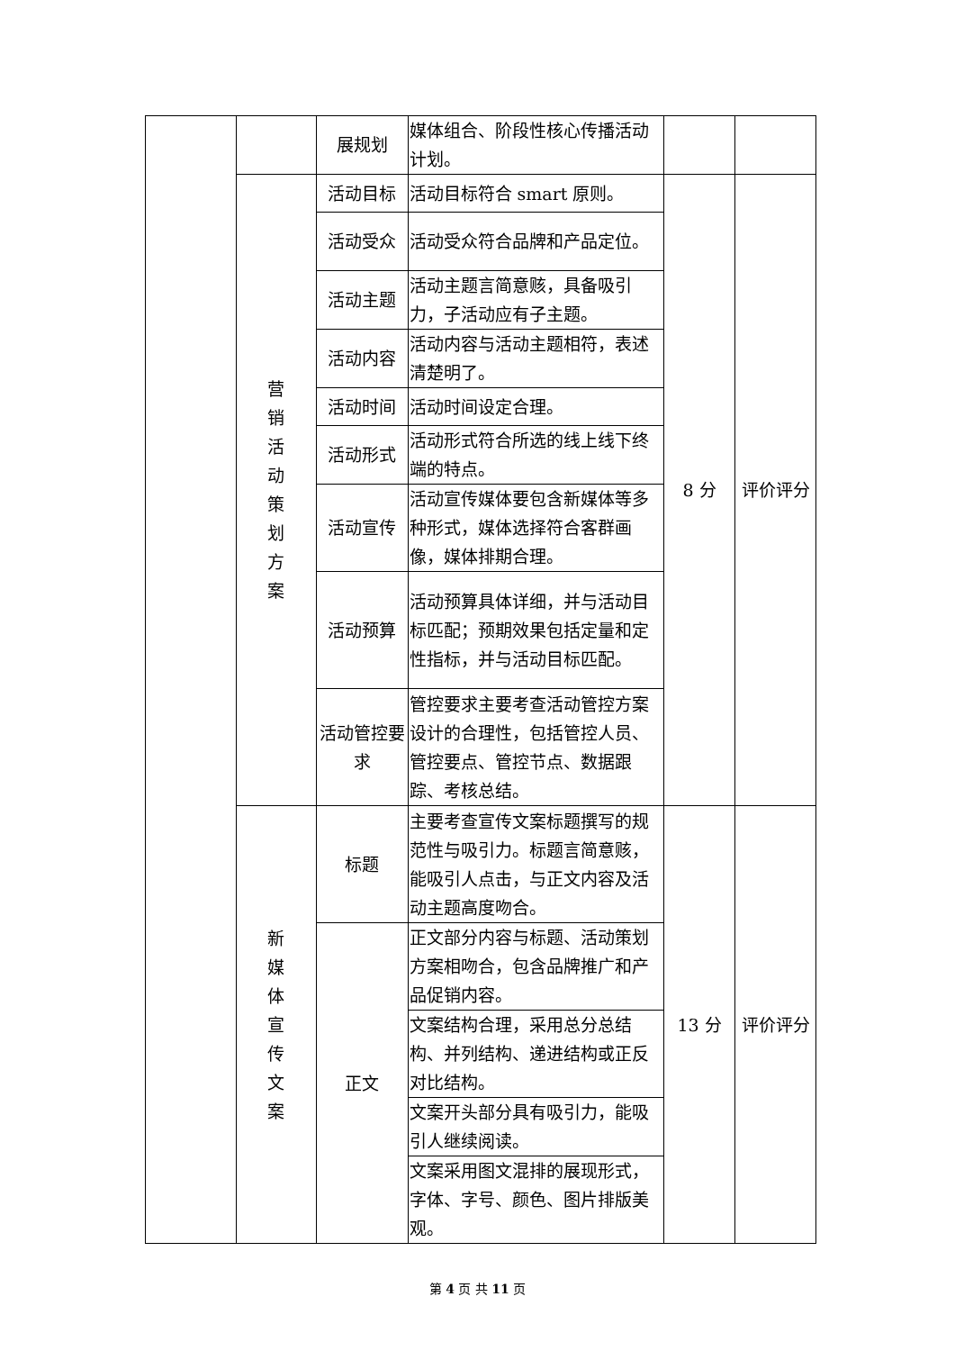| | | 展规划 | 媒体组合、阶段性核心传播活动计划。 | | |
| | 营销活动策划方案 | 活动目标 | 活动目标符合 smart 原则。 | 8 分 | 评价评分 |
| | | 活动受众 | 活动受众符合品牌和产品定位。 | | |
| | | 活动主题 | 活动主题言简意赅，具备吸引力，子活动应有子主题。 | | |
| | | 活动内容 | 活动内容与活动主题相符，表述清楚明了。 | | |
| | | 活动时间 | 活动时间设定合理。 | | |
| | | 活动形式 | 活动形式符合所选的线上线下终端的特点。 | | |
| | | 活动宣传 | 活动宣传媒体要包含新媒体等多种形式，媒体选择符合客群画像，媒体排期合理。 | | |
| | | 活动预算 | 活动预算具体详细，并与活动目标匹配；预期效果包括定量和定性指标，并与活动目标匹配。 | | |
| | | 活动管控要求 | 管控要求主要考查活动管控方案设计的合理性，包括管控人员、管控要点、管控节点、数据跟踪、考核总结。 | | |
| | 新媒体宣传文案 | 标题 | 主要考查宣传文案标题撰写的规范性与吸引力。标题言简意赅，能吸引人点击，与正文内容及活动主题高度吻合。 | 13 分 | 评价评分 |
| | | 正文 | 正文部分内容与标题、活动策划方案相吻合，包含品牌推广和产品促销内容。 | | |
| | | | 文案结构合理，采用总分总结构、并列结构、递进结构或正反对比结构。 | | |
| | | | 文案开头部分具有吸引力，能吸引人继续阅读。 | | |
| | | | 文案采用图文混排的展现形式，字体、字号、颜色、图片排版美观。 | | |
第 4 页 共 11 页